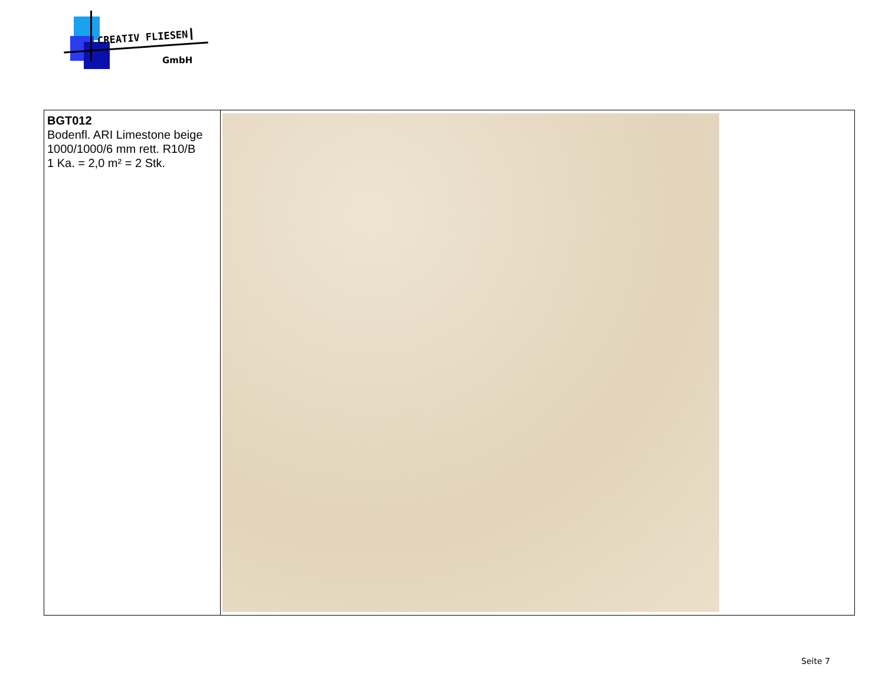CREATIV FLIESEN
GmbH
| BGT012 Bodenfl. ARI Limestone beige 1000/1000/6 mm rett. R10/B 1 Ka. = 2,0 m² = 2 Stk. | |
Seite 7